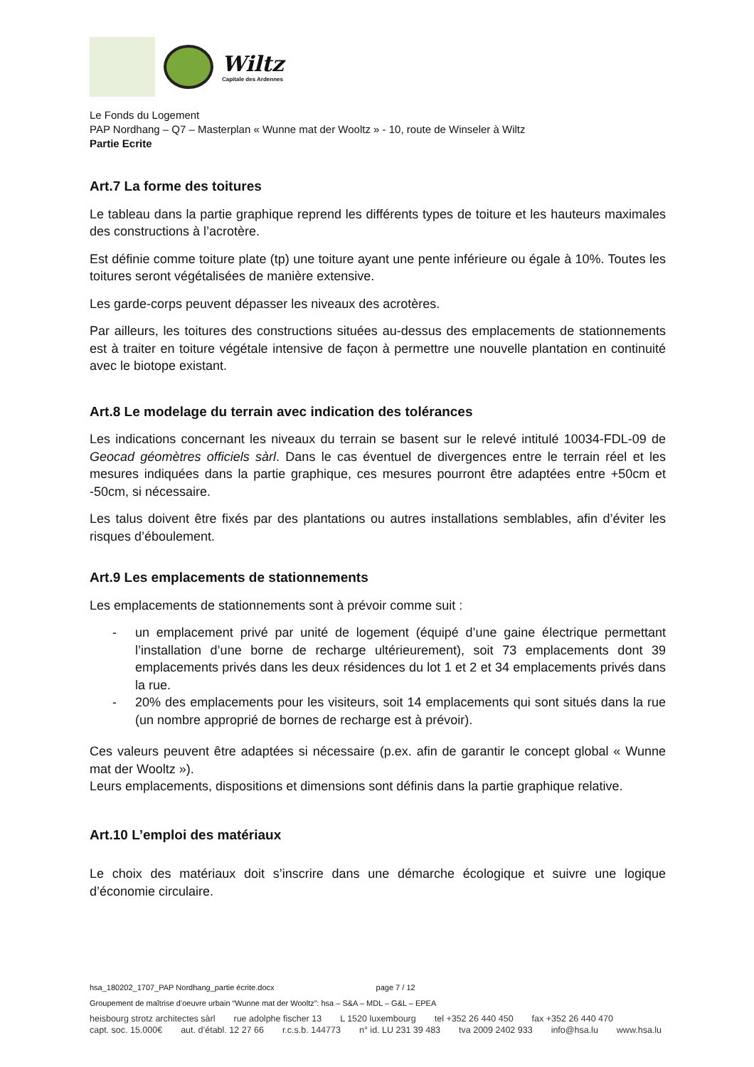Wiltz
Capitale des Ardennes
Le Fonds du Logement
PAP Nordhang – Q7 – Masterplan « Wunne mat der Wooltz » - 10, route de Winseler à Wiltz
Partie Ecrite
Art.7 La forme des toitures
Le tableau dans la partie graphique reprend les différents types de toiture et les hauteurs maximales des constructions à l’acrotère.
Est définie comme toiture plate (tp) une toiture ayant une pente inférieure ou égale à 10%. Toutes les toitures seront végétalisées de manière extensive.
Les garde-corps peuvent dépasser les niveaux des acrotères.
Par ailleurs, les toitures des constructions situées au-dessus des emplacements de stationnements est à traiter en toiture végétale intensive de façon à permettre une nouvelle plantation en continuité avec le biotope existant.
Art.8 Le modelage du terrain avec indication des tolérances
Les indications concernant les niveaux du terrain se basent sur le relevé intitulé 10034-FDL-09 de Geocad géomètres officiels sàrl. Dans le cas éventuel de divergences entre le terrain réel et les mesures indiquées dans la partie graphique, ces mesures pourront être adaptées entre +50cm et -50cm, si nécessaire.
Les talus doivent être fixés par des plantations ou autres installations semblables, afin d’éviter les risques d’éboulement.
Art.9 Les emplacements de stationnements
Les emplacements de stationnements sont à prévoir comme suit :
- un emplacement privé par unité de logement (équipé d’une gaine électrique permettant l’installation d’une borne de recharge ultérieurement), soit 73 emplacements dont 39 emplacements privés dans les deux résidences du lot 1 et 2 et 34 emplacements privés dans la rue.
- 20% des emplacements pour les visiteurs, soit 14 emplacements qui sont situés dans la rue (un nombre approprié de bornes de recharge est à prévoir).
Ces valeurs peuvent être adaptées si nécessaire (p.ex. afin de garantir le concept global « Wunne mat der Wooltz »).
Leurs emplacements, dispositions et dimensions sont définis dans la partie graphique relative.
Art.10 L’emploi des matériaux
Le choix des matériaux doit s’inscrire dans une démarche écologique et suivre une logique d’économie circulaire.
hsa_180202_1707_PAP Nordhang_partie écrite.docx page 7 / 12
Groupement de maîtrise d’oeuvre urbain “Wunne mat der Wooltz”: hsa – S&A – MDL – G&L – EPEA
heisbourg strotz architectes sàrl rue adolphe fischer 13 L 1520 luxembourg tel +352 26 440 450 fax +352 26 440 470
capt. soc. 15.000€ aut. d’établ. 12 27 66 r.c.s.b. 144773 n° id. LU 231 39 483 tva 2009 2402 933 info@hsa.lu www.hsa.lu